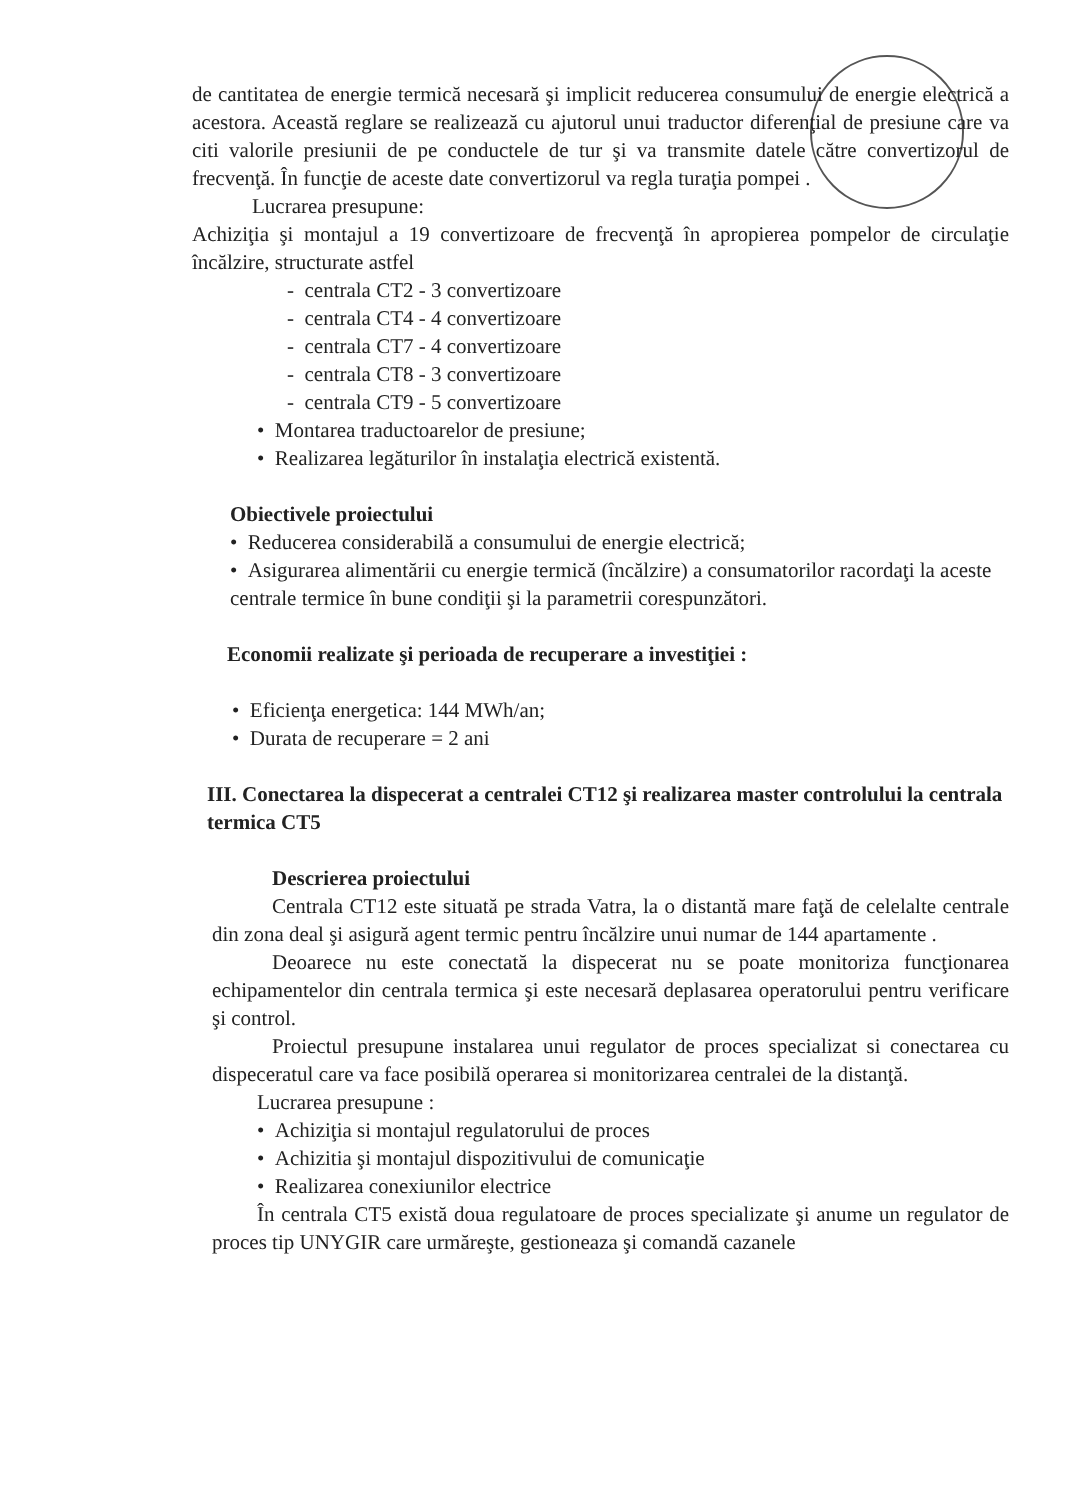de cantitatea de energie termică necesară şi implicit reducerea consumului de energie electrică a acestora. Această reglare se realizează cu ajutorul unui traductor diferenţial de presiune care va citi valorile presiunii de pe conductele de tur şi va transmite datele către convertizorul de frecvenţă. În funcţie de aceste date convertizorul va regla turaţia pompei .
Lucrarea presupune:
Achiziţia şi montajul a 19 convertizoare de frecvenţă în apropierea pompelor de circulaţie încălzire, structurate astfel
- centrala CT2 - 3 convertizoare
- centrala CT4 - 4 convertizoare
- centrala CT7 - 4 convertizoare
- centrala CT8 - 3 convertizoare
- centrala CT9 - 5 convertizoare
• Montarea traductoarelor de presiune;
• Realizarea legăturilor în instalaţia electrică existentă.
Obiectivele proiectului
• Reducerea considerabilă a consumului de energie electrică;
• Asigurarea alimentării cu energie termică (încălzire) a consumatorilor racordaţi la aceste centrale termice în bune condiţii şi la parametrii corespunzători.
Economii realizate şi perioada de recuperare a investiţiei :
• Eficienţa energetica: 144 MWh/an;
• Durata de recuperare = 2 ani
III. Conectarea la dispecerat a centralei CT12 şi realizarea master controlului la centrala termica CT5
Descrierea proiectului
Centrala CT12 este situată pe strada Vatra, la o distantă mare faţă de celelalte centrale din zona deal şi asigură agent termic pentru încălzire unui numar de 144 apartamente .
Deoarece nu este conectată la dispecerat nu se poate monitoriza funcţionarea echipamentelor din centrala termica şi este necesară deplasarea operatorului pentru verificare şi control.
Proiectul presupune instalarea unui regulator de proces specializat si conectarea cu dispeceratul care va face posibilă operarea si monitorizarea centralei de la distanţă.
Lucrarea presupune :
• Achiziţia si montajul regulatorului de proces
• Achizitia şi montajul dispozitivului de comunicaţie
• Realizarea conexiunilor electrice
În centrala CT5 există doua regulatoare de proces specializate şi anume un regulator de proces tip UNYGIR care urmăreşte, gestioneaza şi comandă cazanele